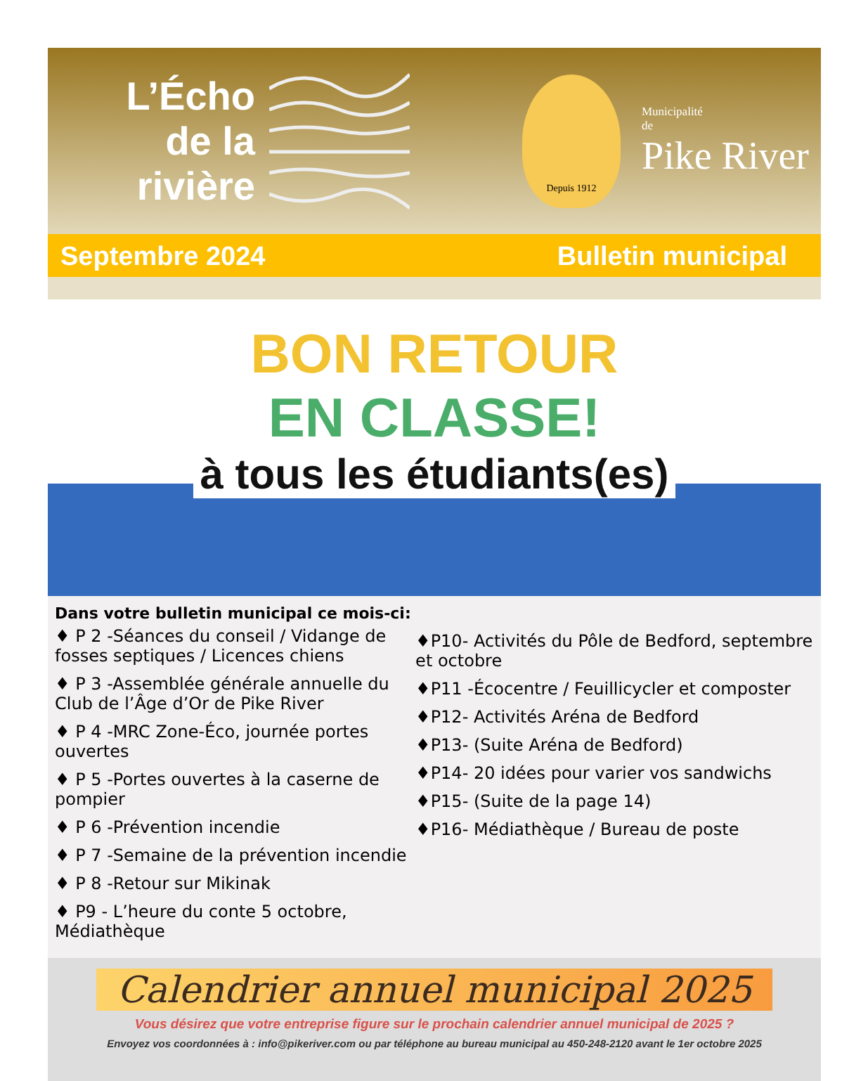L’Écho
de la
rivière
Depuis 1912
Municipalité
de
Pike River
Septembre 2024 Bulletin municipal
BON RETOUR
EN CLASSE!
à tous les étudiants(es)
Dans votre bulletin municipal ce mois-ci:
♦ P 2 -Séances du conseil / Vidange de fosses septiques / Licences chiens
♦ P 3 -Assemblée générale annuelle du Club de l’Âge d’Or de Pike River
♦ P 4 -MRC Zone-Éco, journée portes ouvertes
♦ P 5 -Portes ouvertes à la caserne de pompier
♦ P 6 -Prévention incendie
♦ P 7 -Semaine de la prévention incendie
♦ P 8 -Retour sur Mikinak
♦ P9 - L’heure du conte 5 octobre, Médiathèque
♦P10- Activités du Pôle de Bedford, septembre et octobre
♦P11 -Écocentre / Feuillicycler et composter
♦P12- Activités Aréna de Bedford
♦P13- (Suite Aréna de Bedford)
♦P14- 20 idées pour varier vos sandwichs
♦P15- (Suite de la page 14)
♦P16- Médiathèque / Bureau de poste
Calendrier annuel municipal 2025
Vous désirez que votre entreprise figure sur le prochain calendrier annuel municipal de 2025 ?
Envoyez vos coordonnées à : info@pikeriver.com ou par téléphone au bureau municipal au 450-248-2120 avant le 1er octobre 2025